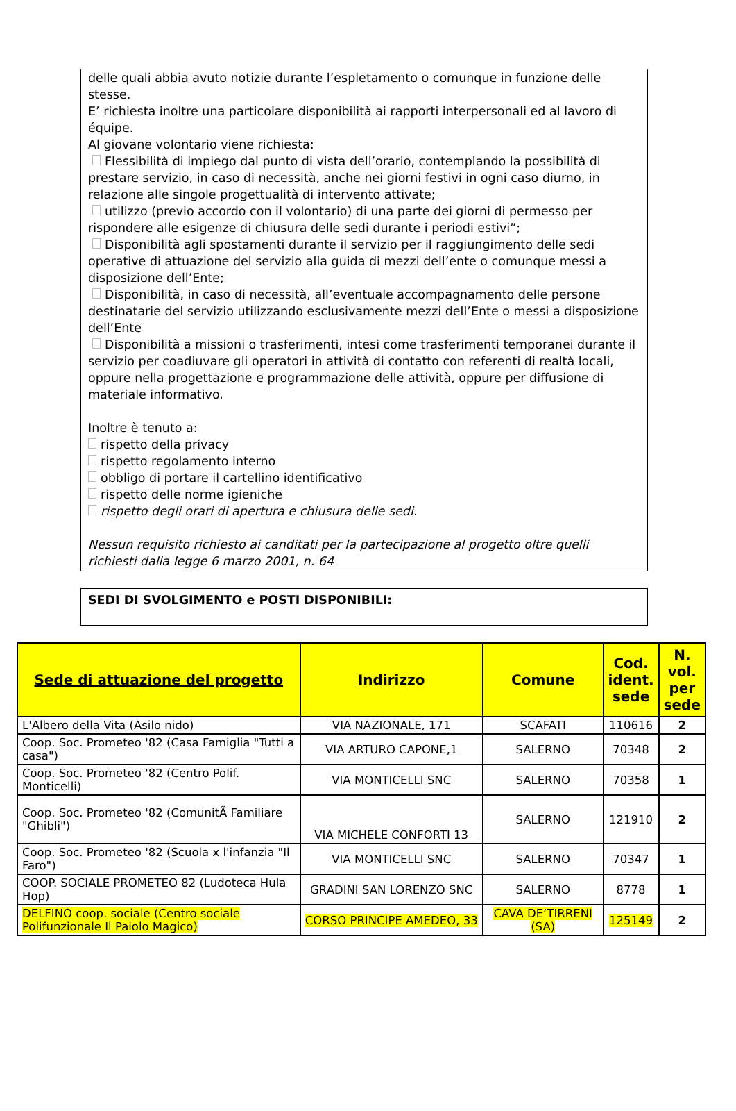delle quali abbia avuto notizie durante l’espletamento o comunque in funzione delle stesse.
E’ richiesta inoltre una particolare disponibilità ai rapporti interpersonali ed al lavoro di équipe.
Al giovane volontario viene richiesta:
Flessibilità di impiego dal punto di vista dell’orario, contemplando la possibilità di prestare servizio, in caso di necessità, anche nei giorni festivi in ogni caso diurno, in relazione alle singole progettualità di intervento attivate;
utilizzo (previo accordo con il volontario) di una parte dei giorni di permesso per rispondere alle esigenze di chiusura delle sedi durante i periodi estivi”;
Disponibilità agli spostamenti durante il servizio per il raggiungimento delle sedi operative di attuazione del servizio alla guida di mezzi dell’ente o comunque messi a disposizione dell’Ente;
Disponibilità, in caso di necessità, all’eventuale accompagnamento delle persone destinatarie del servizio utilizzando esclusivamente mezzi dell’Ente o messi a disposizione dell’Ente
Disponibilità a missioni o trasferimenti, intesi come trasferimenti temporanei durante il servizio per coadiuvare gli operatori in attività di contatto con referenti di realtà locali, oppure nella progettazione e programmazione delle attività, oppure per diffusione di materiale informativo.
Inoltre è tenuto a:
rispetto della privacy
rispetto regolamento interno
obbligo di portare il cartellino identificativo
rispetto delle norme igieniche
rispetto degli orari di apertura e chiusura delle sedi.
Nessun requisito richiesto ai canditati per la partecipazione al progetto oltre quelli richiesti dalla legge 6 marzo 2001, n. 64
SEDI DI SVOLGIMENTO e POSTI DISPONIBILI:
| Sede di attuazione del progetto | Indirizzo | Comune | Cod. ident. sede | N. vol. per sede |
| --- | --- | --- | --- | --- |
| L'Albero della Vita (Asilo nido) | VIA NAZIONALE, 171 | SCAFATI | 110616 | 2 |
| Coop. Soc. Prometeo '82 (Casa Famiglia "Tutti a casa") | VIA ARTURO CAPONE,1 | SALERNO | 70348 | 2 |
| Coop. Soc. Prometeo '82 (Centro Polif. Monticelli) | VIA MONTICELLI SNC | SALERNO | 70358 | 1 |
| Coop. Soc. Prometeo '82 (ComunitÃ Familiare "Ghibli") | VIA MICHELE CONFORTI 13 | SALERNO | 121910 | 2 |
| Coop. Soc. Prometeo '82 (Scuola x l'infanzia "Il Faro") | VIA MONTICELLI SNC | SALERNO | 70347 | 1 |
| COOP. SOCIALE PROMETEO 82 (Ludoteca Hula Hop) | GRADINI SAN LORENZO SNC | SALERNO | 8778 | 1 |
| DELFINO coop. sociale (Centro sociale Polifunzionale Il Paiolo Magico) | CORSO PRINCIPE AMEDEO, 33 | CAVA DE’TIRRENI (SA) | 125149 | 2 |